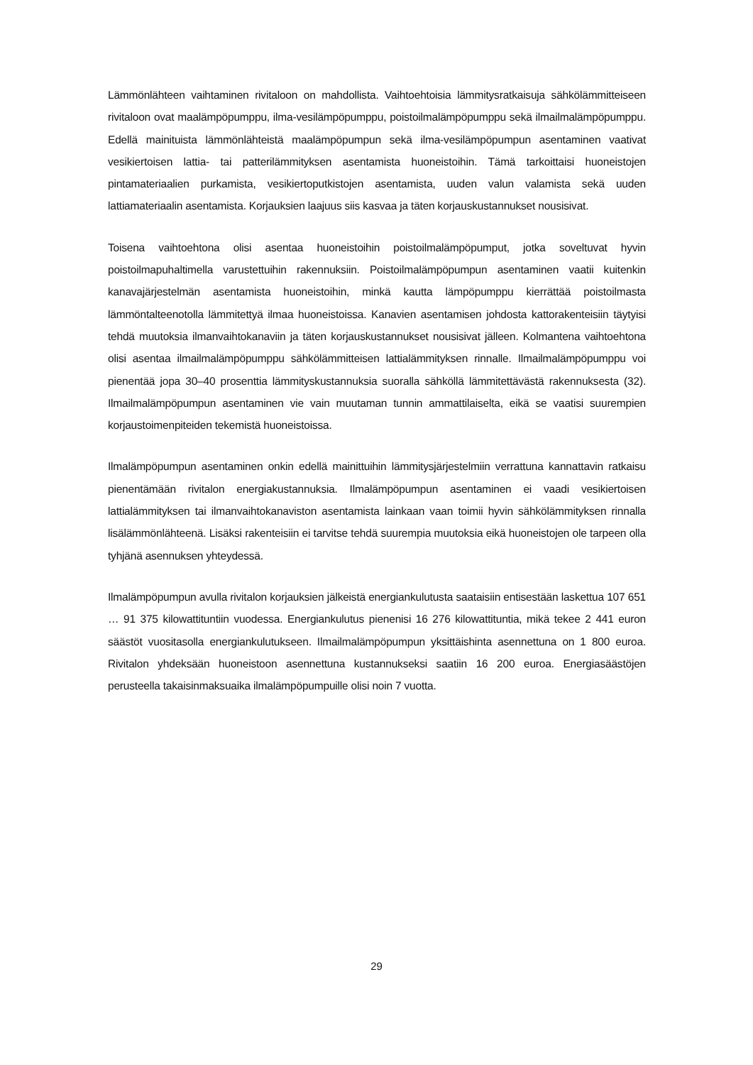Lämmönlähteen vaihtaminen rivitaloon on mahdollista. Vaihtoehtoisia lämmitysratkaisuja sähkö­lämmitteiseen rivitaloon ovat maalämpöpumppu, ilma-vesilämpöpumppu, poistoilmalämpöpumppu sekä ilmailmalämpöpumppu. Edellä mainituista lämmönlähteistä maalämpöpumpun sekä ilma-ve­silämpöpumpun asentaminen vaativat vesikiertoisen lattia- tai patterilämmityksen asentamista huo­neistoihin. Tämä tarkoittaisi huoneistojen pintamateriaalien purkamista, vesikiertoputkistojen asen­tamista, uuden valun valamista sekä uuden lattiamateriaalin asentamista. Korjauksien laajuus siis kasvaa ja täten korjauskustannukset nousisivat.
Toisena vaihtoehtona olisi asentaa huoneistoihin poistoilmalämpöpumput, jotka soveltuvat hyvin poistoilmapuhaltimella varustettuihin rakennuksiin. Poistoilmalämpöpumpun asentaminen vaatii kuitenkin kanavajärjestelmän asentamista huoneistoihin, minkä kautta lämpöpumppu kierrättää poistoilmasta lämmöntalteenotolla lämmitettyä ilmaa huoneistoissa. Kanavien asentamisen joh­dosta kattorakenteisiin täytyisi tehdä muutoksia ilmanvaihtokanaviin ja täten korjauskustannukset nousisivat jälleen. Kolmantena vaihtoehtona olisi asentaa ilmailmalämpöpumppu sähkölämmittei­sen lattialämmityksen rinnalle. Ilmailmalämpöpumppu voi pienentää jopa 30–40 prosenttia lämmi­tyskustannuksia suoralla sähköllä lämmitettävästä rakennuksesta (32). Ilmailmalämpöpumpun asentaminen vie vain muutaman tunnin ammattilaiselta, eikä se vaatisi suurempien korjaustoimen­piteiden tekemistä huoneistoissa.
Ilmalämpöpumpun asentaminen onkin edellä mainittuihin lämmitysjärjestelmiin verrattuna kannat­tavin ratkaisu pienentämään rivitalon energiakustannuksia. Ilmalämpöpumpun asentaminen ei vaadi vesikiertoisen lattialämmityksen tai ilmanvaihtokanaviston asentamista lainkaan vaan toimii hyvin sähkölämmityksen rinnalla lisälämmönlähteenä. Lisäksi rakenteisiin ei tarvitse tehdä suurem­pia muutoksia eikä huoneistojen ole tarpeen olla tyhjänä asennuksen yhteydessä.
Ilmalämpöpumpun avulla rivitalon korjauksien jälkeistä energiankulutusta saataisiin entisestään laskettua 107 651 … 91 375 kilowattituntiin vuodessa. Energiankulutus pienenisi 16 276 kilowatti­tuntia, mikä tekee 2 441 euron säästöt vuositasolla energiankulutukseen. Ilmailmalämpöpumpun yksittäishinta asennettuna on 1 800 euroa. Rivitalon yhdeksään huoneistoon asennettuna kustan­nukseksi saatiin 16 200 euroa. Energiasäästöjen perusteella takaisinmaksuaika ilmalämpöpum­puille olisi noin 7 vuotta.
29